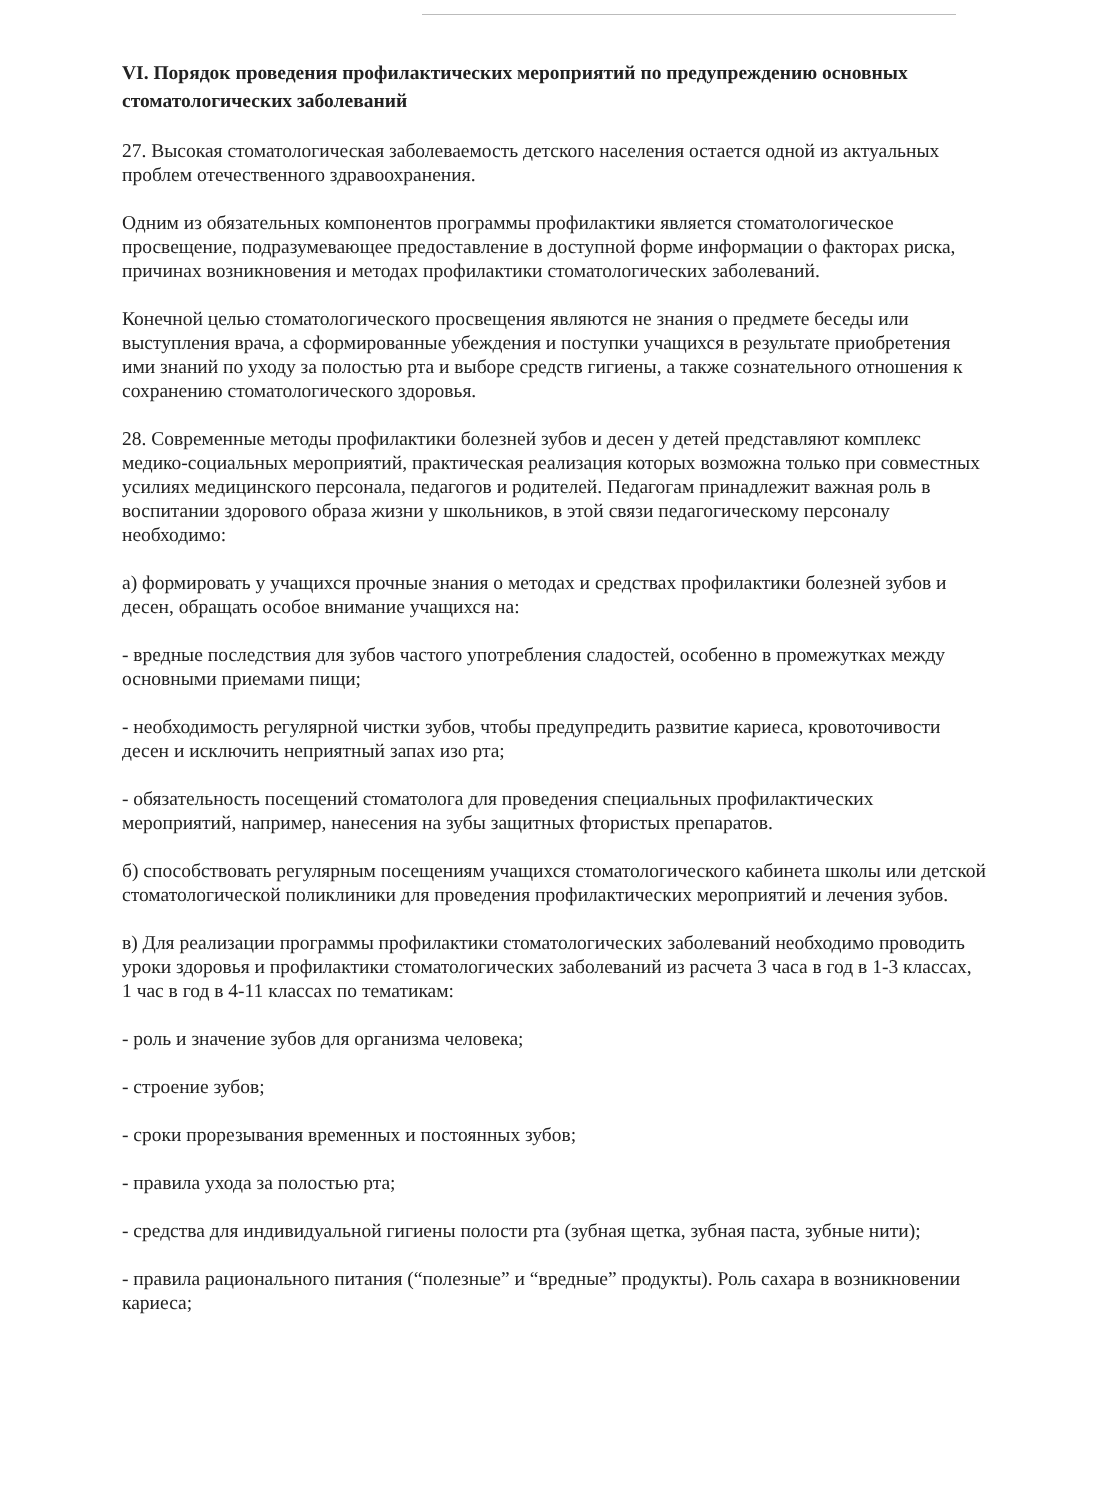VI. Порядок проведения профилактических мероприятий по предупреждению основных стоматологических заболеваний
27. Высокая стоматологическая заболеваемость детского населения остается одной из актуальных проблем отечественного здравоохранения.
Одним из обязательных компонентов программы профилактики является стоматологическое просвещение, подразумевающее предоставление в доступной форме информации о факторах риска, причинах возникновения и методах профилактики стоматологических заболеваний.
Конечной целью стоматологического просвещения являются не знания о предмете беседы или выступления врача, а сформированные убеждения и поступки учащихся в результате приобретения ими знаний по уходу за полостью рта и выборе средств гигиены, а также сознательного отношения к сохранению стоматологического здоровья.
28. Современные методы профилактики болезней зубов и десен у детей представляют комплекс медико-социальных мероприятий, практическая реализация которых возможна только при совместных усилиях медицинского персонала, педагогов и родителей. Педагогам принадлежит важная роль в воспитании здорового образа жизни у школьников, в этой связи педагогическому персоналу необходимо:
а) формировать у учащихся прочные знания о методах и средствах профилактики болезней зубов и десен, обращать особое внимание учащихся на:
- вредные последствия для зубов частого употребления сладостей, особенно в промежутках между основными приемами пищи;
- необходимость регулярной чистки зубов, чтобы предупредить развитие кариеса, кровоточивости десен и исключить неприятный запах изо рта;
- обязательность посещений стоматолога для проведения специальных профилактических мероприятий, например, нанесения на зубы защитных фтористых препаратов.
б) способствовать регулярным посещениям учащихся стоматологического кабинета школы или детской стоматологической поликлиники для проведения профилактических мероприятий и лечения зубов.
в) Для реализации программы профилактики стоматологических заболеваний необходимо проводить уроки здоровья и профилактики стоматологических заболеваний из расчета 3 часа в год в 1-3 классах, 1 час в год в 4-11 классах по тематикам:
- роль и значение зубов для организма человека;
- строение зубов;
- сроки прорезывания временных и постоянных зубов;
- правила ухода за полостью рта;
- средства для индивидуальной гигиены полости рта (зубная щетка, зубная паста, зубные нити);
- правила рационального питания (“полезные” и “вредные” продукты). Роль сахара в возникновении кариеса;